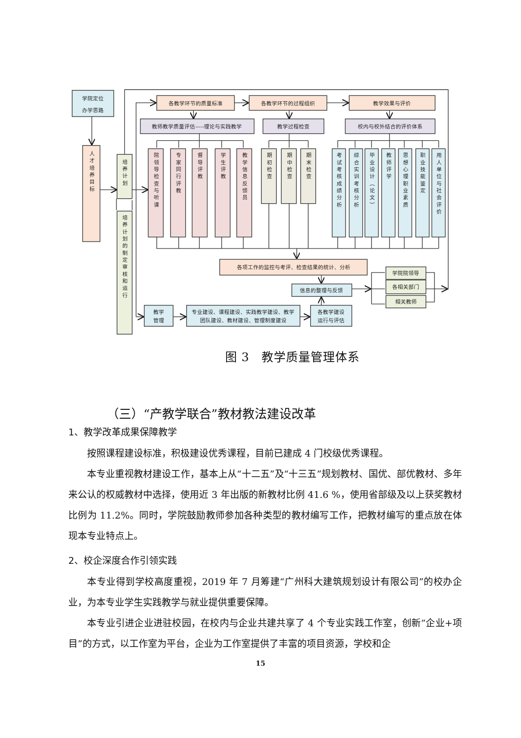学院定位
办学思路
人才培养目标
培养计划
培养计划的制定审核和运行
各教学环节的质量标准
各教学环节的过程组织
教学效果与评价
教师教学质量评估-----理论与实践教学
教学过程检查
校内与校外结合的评价体系
院领导检查与听课
专家同行评教
督导评教
学生评教
教学信息反馈员
期初检查
期中检查
期末检查
考试考核成绩分析
综合实训考核分析
毕业设计（论文）
教师评学
思想心理职业素质
职业技能鉴定
用人单位与社会评价
各项工作的监控与考评、检查结果的统计、分析
信息的整理与反馈
学院院领导
各相关部门
相关教师
教学
管理
专业建设、课程建设、实践教学建设、教学
团队建设、教材建设、管理制度建设
各教学建设
运行与评估
图 3　教学质量管理体系
（三）“产教学联合”教材教法建设改革
1、教学改革成果保障教学
按照课程建设标准，积极建设优秀课程，目前已建成 4 门校级优秀课程。
本专业重视教材建设工作，基本上从“十二五”及“十三五”规划教材、国优、部优教材、多年来公认的权威教材中选择，使用近 3 年出版的新教材比例 41.6 %，使用省部级及以上获奖教材比例为 11.2%。同时，学院鼓励教师参加各种类型的教材编写工作，把教材编写的重点放在体现本专业特点上。
2、校企深度合作引领实践
本专业得到学校高度重视，2019 年 7 月筹建“广州科大建筑规划设计有限公司”的校办企业，为本专业学生实践教学与就业提供重要保障。
本专业引进企业进驻校园，在校内与企业共建共享了 4 个专业实践工作室，创新“企业+项目”的方式，以工作室为平台，企业为工作室提供了丰富的项目资源，学校和企
15